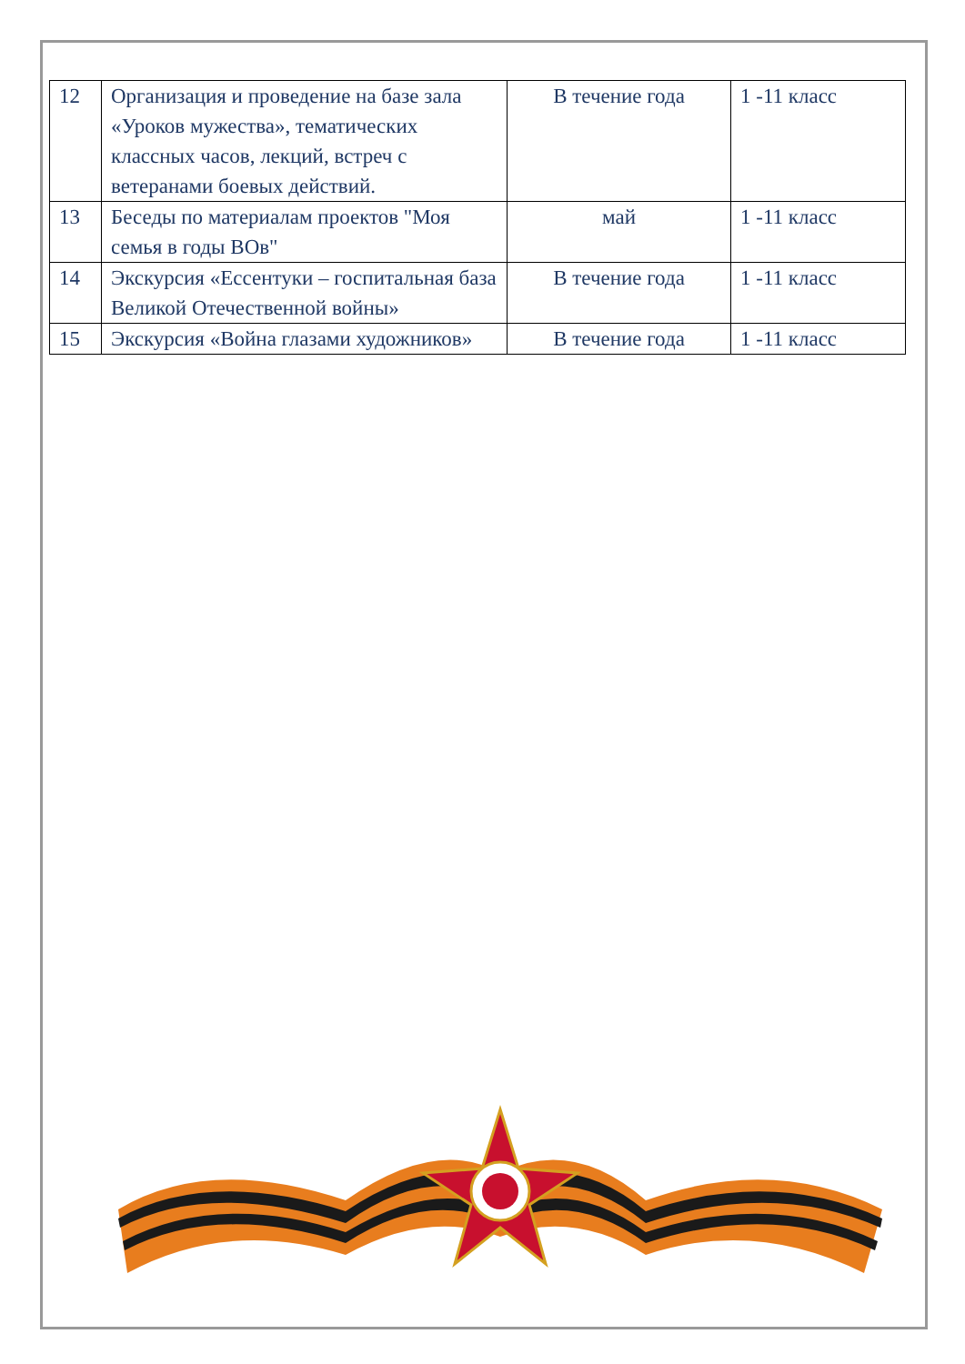| 12 | Организация и проведение на базе зала «Уроков мужества», тематических классных часов, лекций, встреч с ветеранами боевых действий. | В течение года | 1 -11 класс |
| 13 | Беседы по материалам проектов "Моя семья в годы ВОв" | май | 1 -11 класс |
| 14 | Экскурсия «Ессентуки – госпитальная база Великой Отечественной войны» | В течение года | 1 -11 класс |
| 15 | Экскурсия «Война глазами художников» | В течение года | 1 -11 класс |